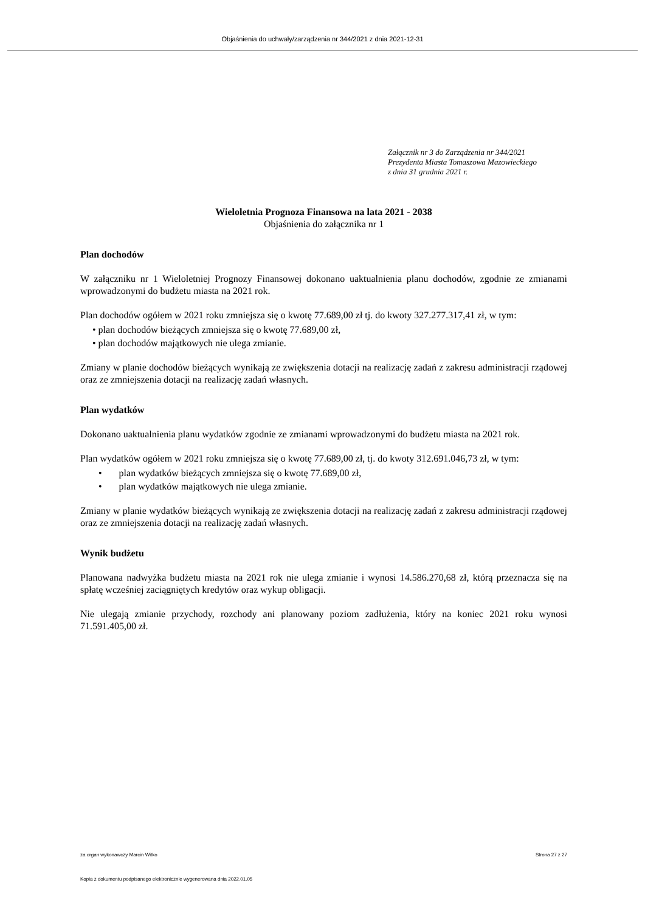Objaśnienia do uchwały/zarządzenia nr 344/2021 z dnia 2021-12-31
Załącznik nr 3 do Zarządzenia nr 344/2021
Prezydenta Miasta Tomaszowa Mazowieckiego
z dnia 31 grudnia 2021 r.
Wieloletnia Prognoza Finansowa na lata 2021 - 2038
Objaśnienia do załącznika nr 1
Plan dochodów
W załączniku nr 1 Wieloletniej Prognozy Finansowej dokonano uaktualnienia planu dochodów, zgodnie ze zmianami wprowadzonymi do budżetu miasta na 2021 rok.
Plan dochodów ogółem w 2021 roku zmniejsza się o kwotę 77.689,00 zł tj. do kwoty 327.277.317,41 zł, w tym:
• plan dochodów bieżących zmniejsza się o kwotę 77.689,00 zł,
• plan dochodów majątkowych nie ulega zmianie.
Zmiany w planie dochodów bieżących wynikają ze zwiększenia dotacji na realizację zadań z zakresu administracji rządowej oraz ze zmniejszenia dotacji na realizację zadań własnych.
Plan wydatków
Dokonano uaktualnienia planu wydatków zgodnie ze zmianami wprowadzonymi do budżetu miasta na 2021 rok.
Plan wydatków ogółem w 2021 roku zmniejsza się o kwotę 77.689,00 zł, tj. do kwoty 312.691.046,73 zł, w tym:
• plan wydatków bieżących zmniejsza się o kwotę 77.689,00 zł,
• plan wydatków majątkowych nie ulega zmianie.
Zmiany w planie wydatków bieżących wynikają ze zwiększenia dotacji na realizację zadań z zakresu administracji rządowej oraz ze zmniejszenia dotacji na realizację zadań własnych.
Wynik budżetu
Planowana nadwyżka budżetu miasta na 2021 rok nie ulega zmianie i wynosi 14.586.270,68 zł, którą przeznacza się na spłatę wcześniej zaciągniętych kredytów oraz wykup obligacji.
Nie ulegają zmianie przychody, rozchody ani planowany poziom zadłużenia, który na koniec 2021 roku wynosi 71.591.405,00 zł.
za organ wykonawczy Marcin Witko Strona 27 z 27
Kopia z dokumentu podpisanego elektronicznie wygenerowana dnia 2022.01.05